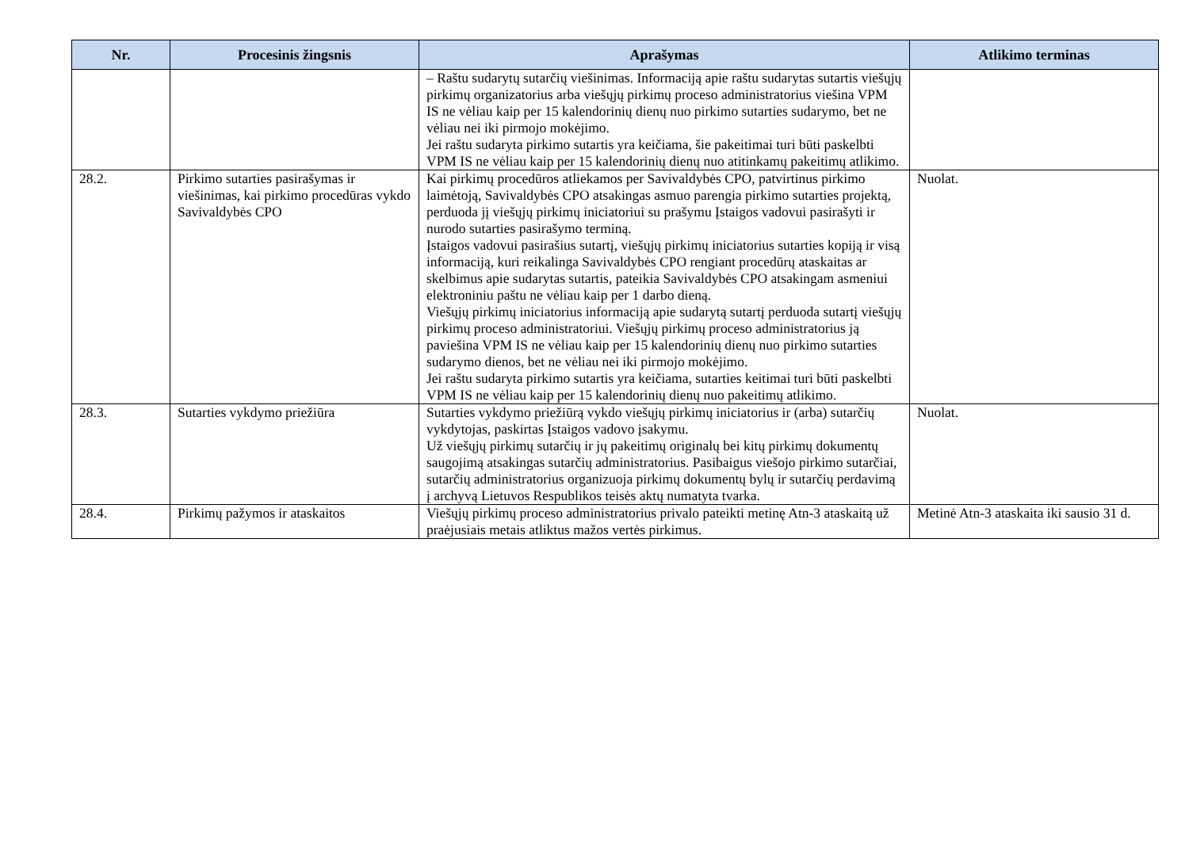| Nr. | Procesinis žingsnis | Aprašymas | Atlikimo terminas |
| --- | --- | --- | --- |
| | | – Raštu sudarytų sutarčių viešinimas. Informaciją apie raštu sudarytas sutartis viešųjų pirkimų organizatorius arba viešųjų pirkimų proceso administratorius viešina VPM IS ne vėliau kaip per 15 kalendorinių dienų nuo pirkimo sutarties sudarymo, bet ne vėliau nei iki pirmojo mokėjimo. Jei raštu sudaryta pirkimo sutartis yra keičiama, šie pakeitimai turi būti paskelbti VPM IS ne vėliau kaip per 15 kalendorinių dienų nuo atitinkamų pakeitimų atlikimo. | |
| 28.2. | Pirkimo sutarties pasirašymas ir viešinimas, kai pirkimo procedūras vykdo Savivaldybės CPO | Kai pirkimų procedūros atliekamos per Savivaldybės CPO, patvirtinus pirkimo laimėtoją, Savivaldybės CPO atsakingas asmuo parengia pirkimo sutarties projektą, perduoda jį viešųjų pirkimų iniciatoriui su prašymu Įstaigos vadovui pasirašyti ir nurodo sutarties pasirašymo terminą. Įstaigos vadovui pasirašius sutartį, viešųjų pirkimų iniciatorius sutarties kopiją ir visą informaciją, kuri reikalinga Savivaldybės CPO rengiant procedūrų ataskaitas ar skelbimus apie sudarytas sutartis, pateikia Savivaldybės CPO atsakingam asmeniui elektroniniu paštu ne vėliau kaip per 1 darbo dieną. Viešųjų pirkimų iniciatorius informaciją apie sudarytą sutartį perduoda sutartį viešųjų pirkimų proceso administratoriui. Viešųjų pirkimų proceso administratorius ją paviešina VPM IS ne vėliau kaip per 15 kalendorinių dienų nuo pirkimo sutarties sudarymo dienos, bet ne vėliau nei iki pirmojo mokėjimo. Jei raštu sudaryta pirkimo sutartis yra keičiama, sutarties keitimai turi būti paskelbti VPM IS ne vėliau kaip per 15 kalendorinių dienų nuo pakeitimų atlikimo. | Nuolat. |
| 28.3. | Sutarties vykdymo priežiūra | Sutarties vykdymo priežiūrą vykdo viešųjų pirkimų iniciatorius ir (arba) sutarčių vykdytojas, paskirtas Įstaigos vadovo įsakymu. Už viešųjų pirkimų sutarčių ir jų pakeitimų originalų bei kitų pirkimų dokumentų saugojimą atsakingas sutarčių administratorius. Pasibaigus viešojo pirkimo sutarčiai, sutarčių administratorius organizuoja pirkimų dokumentų bylų ir sutarčių perdavimą į archyvą Lietuvos Respublikos teisės aktų numatyta tvarka. | Nuolat. |
| 28.4. | Pirkimų pažymos ir ataskaitos | Viešųjų pirkimų proceso administratorius privalo pateikti metinę Atn-3 ataskaitą už praėjusiais metais atliktus mažos vertės pirkimus. | Metinė Atn-3 ataskaita iki sausio 31 d. |